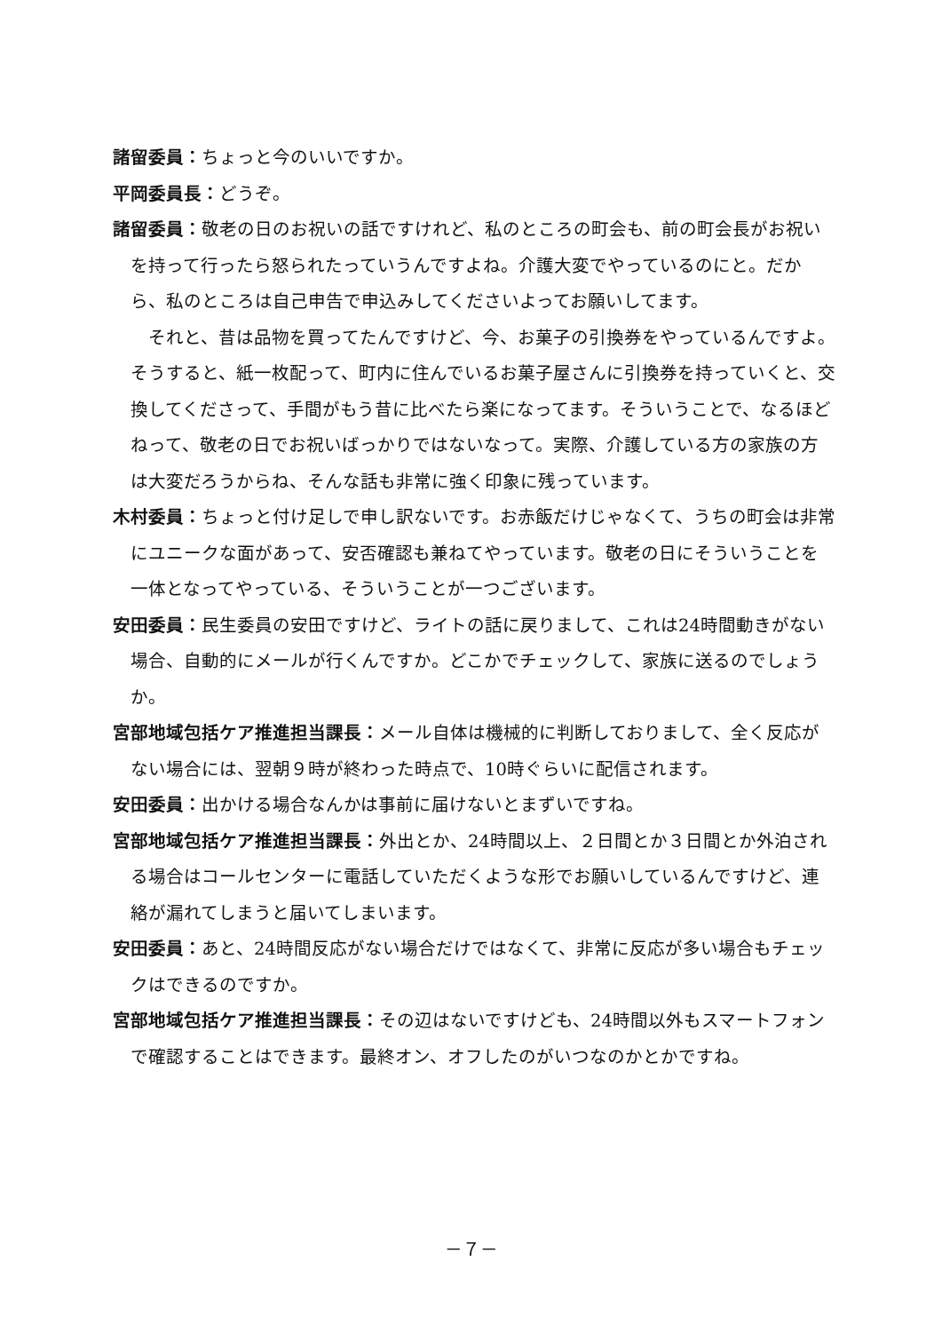諸留委員：ちょっと今のいいですか。
平岡委員長：どうぞ。
諸留委員：敬老の日のお祝いの話ですけれど、私のところの町会も、前の町会長がお祝いを持って行ったら怒られたっていうんですよね。介護大変でやっているのにと。だから、私のところは自己申告で申込みしてくださいよってお願いしてます。
それと、昔は品物を買ってたんですけど、今、お菓子の引換券をやっているんですよ。そうすると、紙一枚配って、町内に住んでいるお菓子屋さんに引換券を持っていくと、交換してくださって、手間がもう昔に比べたら楽になってます。そういうことで、なるほどねって、敬老の日でお祝いばっかりではないなって。実際、介護している方の家族の方は大変だろうからね、そんな話も非常に強く印象に残っています。
木村委員：ちょっと付け足しで申し訳ないです。お赤飯だけじゃなくて、うちの町会は非常にユニークな面があって、安否確認も兼ねてやっています。敬老の日にそういうことを一体となってやっている、そういうことが一つございます。
安田委員：民生委員の安田ですけど、ライトの話に戻りまして、これは24時間動きがない場合、自動的にメールが行くんですか。どこかでチェックして、家族に送るのでしょうか。
宮部地域包括ケア推進担当課長：メール自体は機械的に判断しておりまして、全く反応がない場合には、翌朝９時が終わった時点で、10時ぐらいに配信されます。
安田委員：出かける場合なんかは事前に届けないとまずいですね。
宮部地域包括ケア推進担当課長：外出とか、24時間以上、２日間とか３日間とか外泊される場合はコールセンターに電話していただくような形でお願いしているんですけど、連絡が漏れてしまうと届いてしまいます。
安田委員：あと、24時間反応がない場合だけではなくて、非常に反応が多い場合もチェックはできるのですか。
宮部地域包括ケア推進担当課長：その辺はないですけども、24時間以外もスマートフォンで確認することはできます。最終オン、オフしたのがいつなのかとかですね。
－７－